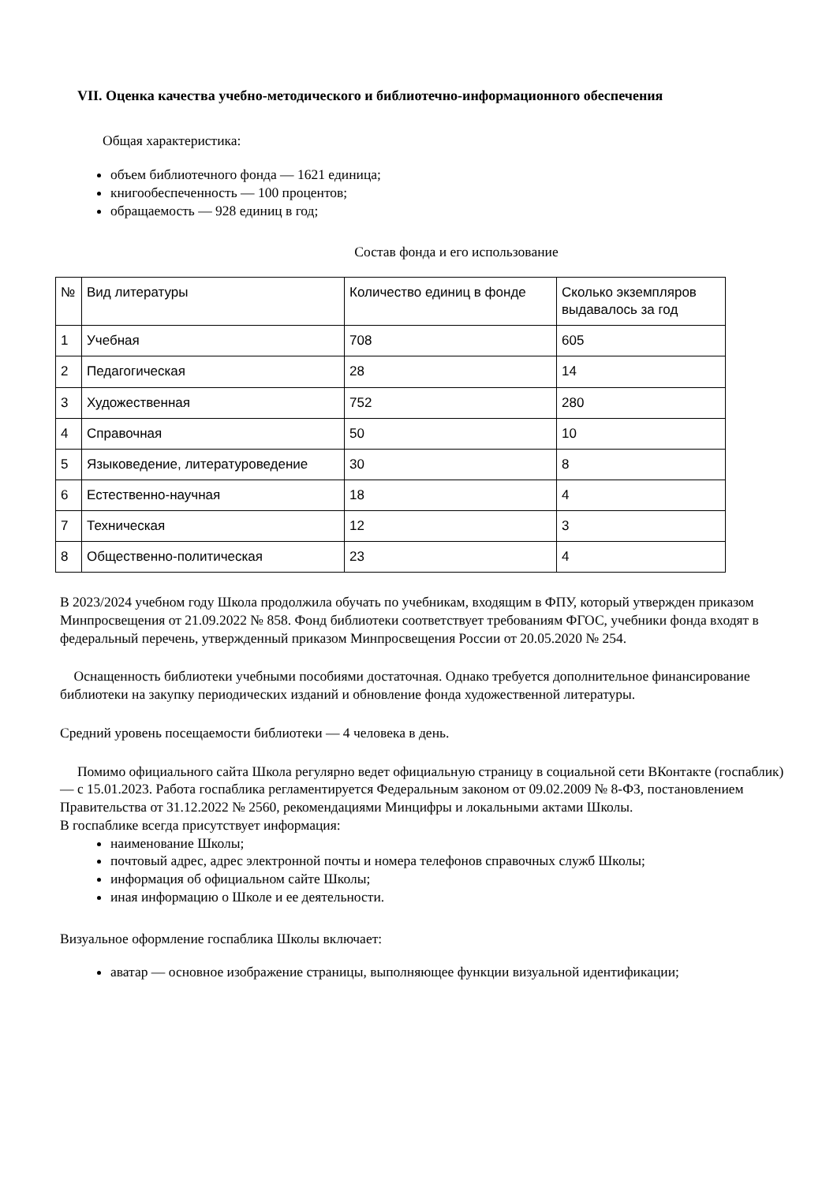VII. Оценка качества учебно-методического и библиотечно-информационного обеспечения
Общая характеристика:
объем библиотечного фонда — 1621 единица;
книгообеспеченность — 100 процентов;
обращаемость — 928 единиц в год;
Состав фонда и его использование
| № | Вид литературы | Количество единиц в фонде | Сколько экземпляров выдавалось за год |
| 1 | Учебная | 708 | 605 |
| 2 | Педагогическая | 28 | 14 |
| 3 | Художественная | 752 | 280 |
| 4 | Справочная | 50 | 10 |
| 5 | Языковедение, литературоведение | 30 | 8 |
| 6 | Естественно-научная | 18 | 4 |
| 7 | Техническая | 12 | 3 |
| 8 | Общественно-политическая | 23 | 4 |
В 2023/2024 учебном году Школа продолжила обучать по учебникам, входящим в ФПУ, который утвержден приказом Минпросвещения от 21.09.2022 № 858. Фонд библиотеки соответствует требованиям ФГОС, учебники фонда входят в федеральный перечень, утвержденный приказом Минпросвещения России от 20.05.2020 № 254.
Оснащенность библиотеки учебными пособиями достаточная. Однако требуется дополнительное финансирование библиотеки на закупку периодических изданий и обновление фонда художественной литературы.
Средний уровень посещаемости библиотеки — 4 человека в день.
Помимо официального сайта Школа регулярно ведет официальную страницу в социальной сети ВКонтакте (госпаблик) — с 15.01.2023. Работа госпаблика регламентируется Федеральным законом от 09.02.2009 № 8-ФЗ, постановлением Правительства от 31.12.2022 № 2560, рекомендациями Минцифры и локальными актами Школы.
В госпаблике всегда присутствует информация:
наименование Школы;
почтовый адрес, адрес электронной почты и номера телефонов справочных служб Школы;
информация об официальном сайте Школы;
иная информацию о Школе и ее деятельности.
Визуальное оформление госпаблика Школы включает:
аватар — основное изображение страницы, выполняющее функции визуальной идентификации;